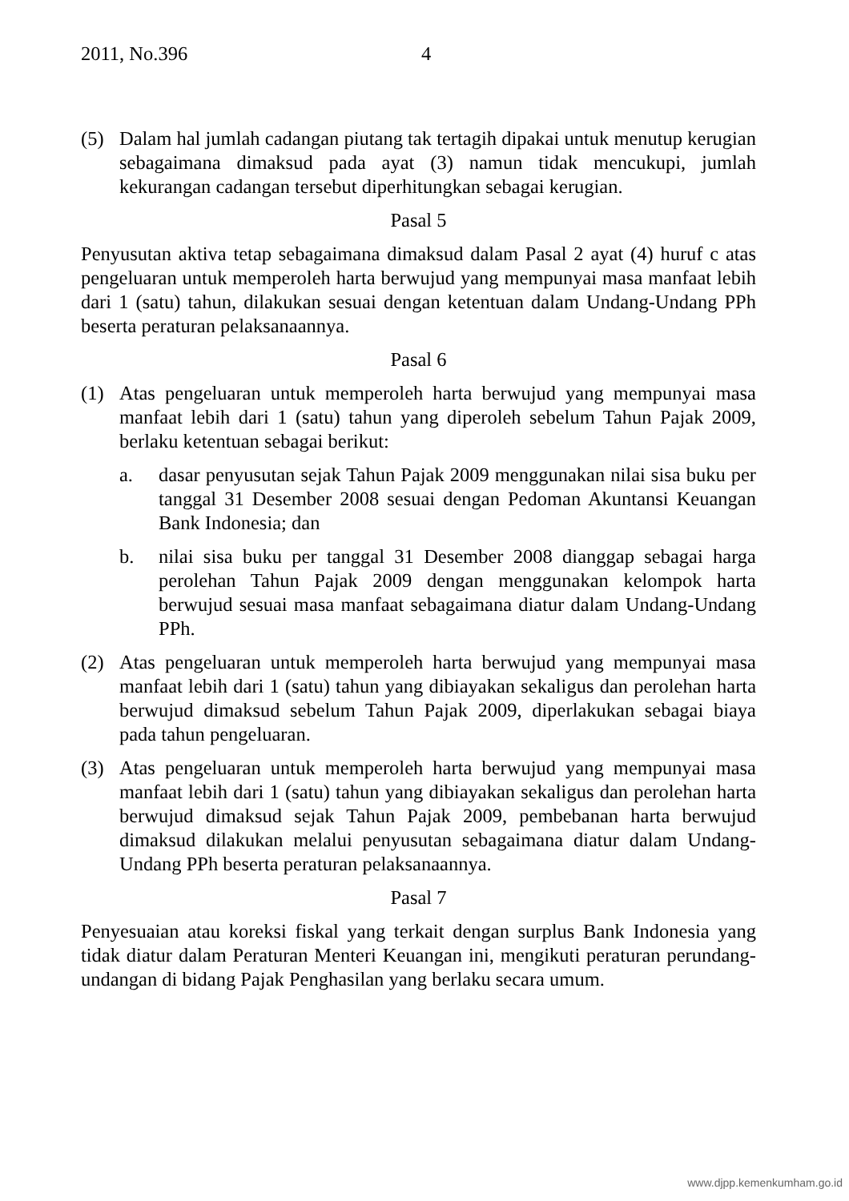2011, No.396 4
(5) Dalam hal jumlah cadangan piutang tak tertagih dipakai untuk menutup kerugian sebagaimana dimaksud pada ayat (3) namun tidak mencukupi, jumlah kekurangan cadangan tersebut diperhitungkan sebagai kerugian.
Pasal 5
Penyusutan aktiva tetap sebagaimana dimaksud dalam Pasal 2 ayat (4) huruf c atas pengeluaran untuk memperoleh harta berwujud yang mempunyai masa manfaat lebih dari 1 (satu) tahun, dilakukan sesuai dengan ketentuan dalam Undang-Undang PPh beserta peraturan pelaksanaannya.
Pasal 6
(1) Atas pengeluaran untuk memperoleh harta berwujud yang mempunyai masa manfaat lebih dari 1 (satu) tahun yang diperoleh sebelum Tahun Pajak 2009, berlaku ketentuan sebagai berikut:
a. dasar penyusutan sejak Tahun Pajak 2009 menggunakan nilai sisa buku per tanggal 31 Desember 2008 sesuai dengan Pedoman Akuntansi Keuangan Bank Indonesia; dan
b. nilai sisa buku per tanggal 31 Desember 2008 dianggap sebagai harga perolehan Tahun Pajak 2009 dengan menggunakan kelompok harta berwujud sesuai masa manfaat sebagaimana diatur dalam Undang-Undang PPh.
(2) Atas pengeluaran untuk memperoleh harta berwujud yang mempunyai masa manfaat lebih dari 1 (satu) tahun yang dibiayakan sekaligus dan perolehan harta berwujud dimaksud sebelum Tahun Pajak 2009, diperlakukan sebagai biaya pada tahun pengeluaran.
(3) Atas pengeluaran untuk memperoleh harta berwujud yang mempunyai masa manfaat lebih dari 1 (satu) tahun yang dibiayakan sekaligus dan perolehan harta berwujud dimaksud sejak Tahun Pajak 2009, pembebanan harta berwujud dimaksud dilakukan melalui penyusutan sebagaimana diatur dalam Undang-Undang PPh beserta peraturan pelaksanaannya.
Pasal 7
Penyesuaian atau koreksi fiskal yang terkait dengan surplus Bank Indonesia yang tidak diatur dalam Peraturan Menteri Keuangan ini, mengikuti peraturan perundang-undangan di bidang Pajak Penghasilan yang berlaku secara umum.
www.djpp.kemenkumham.go.id